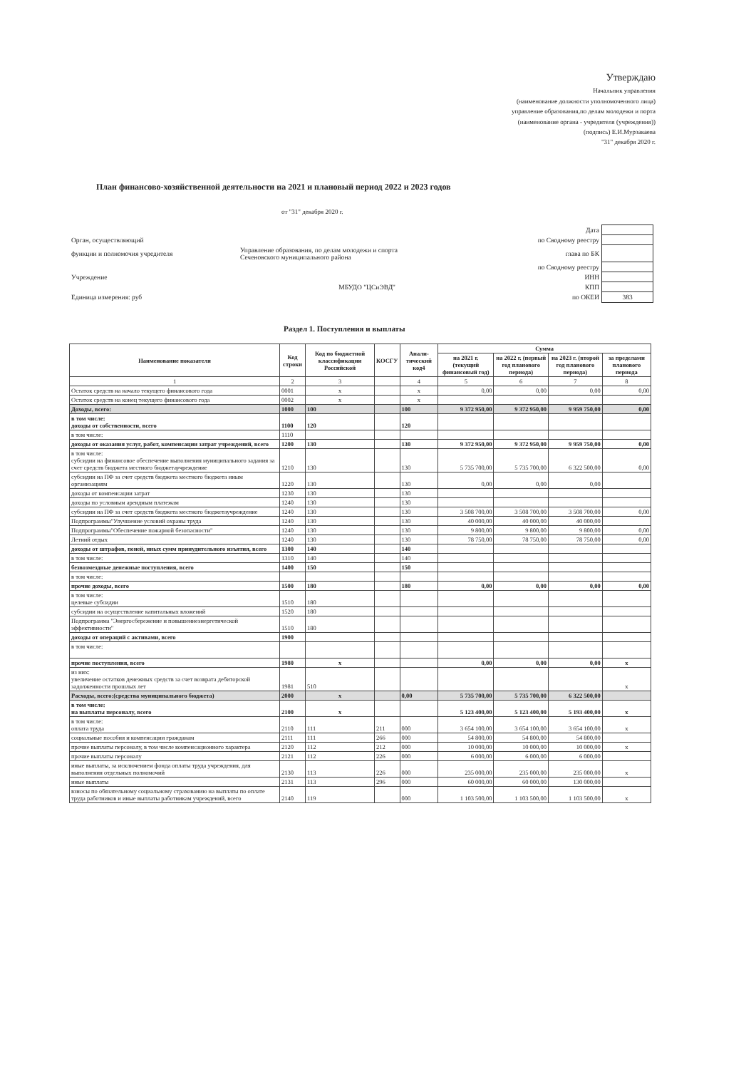Утверждаю
Начальник управления
(наименование должности уполномоченного лица)
управление образования,по делам молодежи и порта
(наименование органа - учредителя (учреждения))
(подпись) Е.И.Мурзакаева
"31" декабря 2020 г.
План финансово-хозяйственной деятельности на 2021 и плановый период 2022 и 2023 годов
от "31" декабря 2020 г.
| | | Дата | |
| Орган, осуществляющий | | по Сводному реестру | |
| функции и полномочия учредителя | Управление образования, по делам молодежи и спорта Сеченовского муниципального района | глава по БК | |
| | | по Сводному реестру | |
| Учреждение | | ИНН | |
| | МБУДО "ЦСиЭВД" | КПП | |
| Единица измерения: руб | | по ОКЕИ | 383 |
Раздел 1. Поступления и выплаты
| Наименование показателя | Код строки | Код по бюджетной классификации Российской | КОСГУ | Анали-тический код4 | Сумма | | | |
| --- | --- | --- | --- | --- | --- | --- | --- | --- |
| | | | | | на 2021 г. (текущий финансовый год) | на 2022 г. (первый год планового периода) | на 2023 г. (второй год планового периода) | за пределами планового периода |
| 1 | 2 | 3 | | 4 | 5 | 6 | 7 | 8 |
| Остаток средств на начало текущего финансового года | 0001 | x | | x | 0,00 | 0,00 | 0,00 | 0,00 |
| Остаток средств на конец текущего финансового года | 0002 | x | | x | | | | |
| Доходы, всего: | 1000 | 100 | | 100 | 9 372 950,00 | 9 372 950,00 | 9 959 750,00 | 0,00 |
| в том числе: доходы от собственности, всего | 1100 | 120 | | 120 | | | | |
| в том числе: | 1110 | | | | | | | |
| доходы от оказания услуг, работ, компенсации затрат учреждений, всего | 1200 | 130 | | 130 | 9 372 950,00 | 9 372 950,00 | 9 959 750,00 | 0,00 |
| в том числе: субсидии на финансовое обеспечение выполнения муниципального задания за счет средств бюджета местного бюджетаучреждение | 1210 | 130 | | 130 | 5 735 700,00 | 5 735 700,00 | 6 322 500,00 | 0,00 |
| субсидии на ПФ за счет средств бюджета местного бюджета иным организациям | 1220 | 130 | | 130 | 0,00 | 0,00 | 0,00 | |
| доходы от компенсации затрат | 1230 | 130 | | 130 | | | | |
| доходы по условным арендным платежам | 1240 | 130 | | 130 | | | | |
| субсидии на ПФ за счет средств бюджета местного бюджетаучреждение | 1240 | 130 | | 130 | 3 508 700,00 | 3 508 700,00 | 3 508 700,00 | 0,00 |
| Подпрограммы"Улучшение условий охраны труда | 1240 | 130 | | 130 | 40 000,00 | 40 000,00 | 40 000,00 | |
| Подпрограммы"Обеспечение пожарной безопасности" | 1240 | 130 | | 130 | 9 800,00 | 9 800,00 | 9 800,00 | 0,00 |
| Летний отдых | 1240 | 130 | | 130 | 78 750,00 | 78 750,00 | 78 750,00 | 0,00 |
| доходы от штрафов, пеней, иных сумм принудительного изъятия, всего | 1300 | 140 | | 140 | | | | |
| в том числе: | 1310 | 140 | | 140 | | | | |
| безвозмездные денежные поступления, всего | 1400 | 150 | | 150 | | | | |
| в том числе: | | | | | | | | |
| прочие доходы, всего | 1500 | 180 | | 180 | 0,00 | 0,00 | 0,00 | 0,00 |
| в том числе: целевые субсидии | 1510 | 180 | | | | | | |
| субсидии на осуществление капитальных вложений | 1520 | 180 | | | | | | |
| Подпрограмма "Энергосбережение и повышениеэнергетической эффективности" | 1510 | 180 | | | | | | |
| доходы от операций с активами, всего | 1900 | | | | | | | |
| в том числе: | | | | | | | | |
| прочие поступления, всего | 1980 | x | | | 0,00 | 0,00 | 0,00 | x |
| из них: увеличение остатков денежных средств за счет возврата дебиторской задолженности прошлых лет | 1981 | 510 | | | | | | x |
| Расходы, всего:(средства муниципального бюджета) | 2000 | x | | 0,00 | 5 735 700,00 | 5 735 700,00 | 6 322 500,00 | |
| в том числе: на выплаты персоналу, всего | 2100 | x | | | 5 123 400,00 | 5 123 400,00 | 5 193 400,00 | x |
| в том числе: оплата труда | 2110 | 111 | 211 | 000 | 3 654 100,00 | 3 654 100,00 | 3 654 100,00 | x |
| социальные пособия и компенсации гражданам | 2111 | 111 | 266 | 000 | 54 800,00 | 54 800,00 | 54 800,00 | |
| прочие выплаты персоналу, в том числе компенсационного характера | 2120 | 112 | 212 | 000 | 10 000,00 | 10 000,00 | 10 000,00 | x |
| прочие выплаты персоналу | 2121 | 112 | 226 | 000 | 6 000,00 | 6 000,00 | 6 000,00 | |
| иные выплаты, за исключением фонда оплаты труда учреждения, для выполнения отдельных полномочий | 2130 | 113 | 226 | 000 | 235 000,00 | 235 000,00 | 235 000,00 | x |
| иные выплаты | 2131 | 113 | 296 | 000 | 60 000,00 | 60 000,00 | 130 000,00 | |
| взносы по обязательному социальному страхованию на выплаты по оплате труда работников и иные выплаты работникам учреждений, всего | 2140 | 119 | | 000 | 1 103 500,00 | 1 103 500,00 | 1 103 500,00 | x |